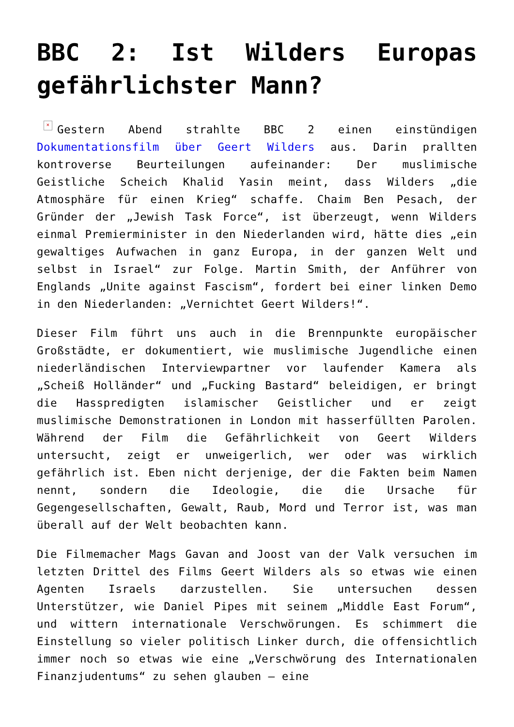BBC 2: Ist Wilders Europas gefährlichster Mann?
× Gestern Abend strahlte BBC 2 einen einstündigen Dokumentationsfilm über Geert Wilders aus. Darin prallten kontroverse Beurteilungen aufeinander: Der muslimische Geistliche Scheich Khalid Yasin meint, dass Wilders „die Atmosphäre für einen Krieg“ schaffe. Chaim Ben Pesach, der Gründer der „Jewish Task Force“, ist überzeugt, wenn Wilders einmal Premierminister in den Niederlanden wird, hätte dies „ein gewaltiges Aufwachen in ganz Europa, in der ganzen Welt und selbst in Israel“ zur Folge. Martin Smith, der Anführer von Englands „Unite against Fascism“, fordert bei einer linken Demo in den Niederlanden: „Vernichtet Geert Wilders!“.
Dieser Film führt uns auch in die Brennpunkte europäischer Großstädte, er dokumentiert, wie muslimische Jugendliche einen niederländischen Interviewpartner vor laufender Kamera als „Scheiß Holländer“ und „Fucking Bastard“ beleidigen, er bringt die Hasspredigten islamischer Geistlicher und er zeigt muslimische Demonstrationen in London mit hasserfüllten Parolen. Während der Film die Gefährlichkeit von Geert Wilders untersucht, zeigt er unweigerlich, wer oder was wirklich gefährlich ist. Eben nicht derjenige, der die Fakten beim Namen nennt, sondern die Ideologie, die die Ursache für Gegengesellschaften, Gewalt, Raub, Mord und Terror ist, was man überall auf der Welt beobachten kann.
Die Filmemacher Mags Gavan and Joost van der Valk versuchen im letzten Drittel des Films Geert Wilders als so etwas wie einen Agenten Israels darzustellen. Sie untersuchen dessen Unterstützer, wie Daniel Pipes mit seinem „Middle East Forum“, und wittern internationale Verschwörungen. Es schimmert die Einstellung so vieler politisch Linker durch, die offensichtlich immer noch so etwas wie eine „Verschwörung des Internationalen Finanzjudentums“ zu sehen glauben – eine